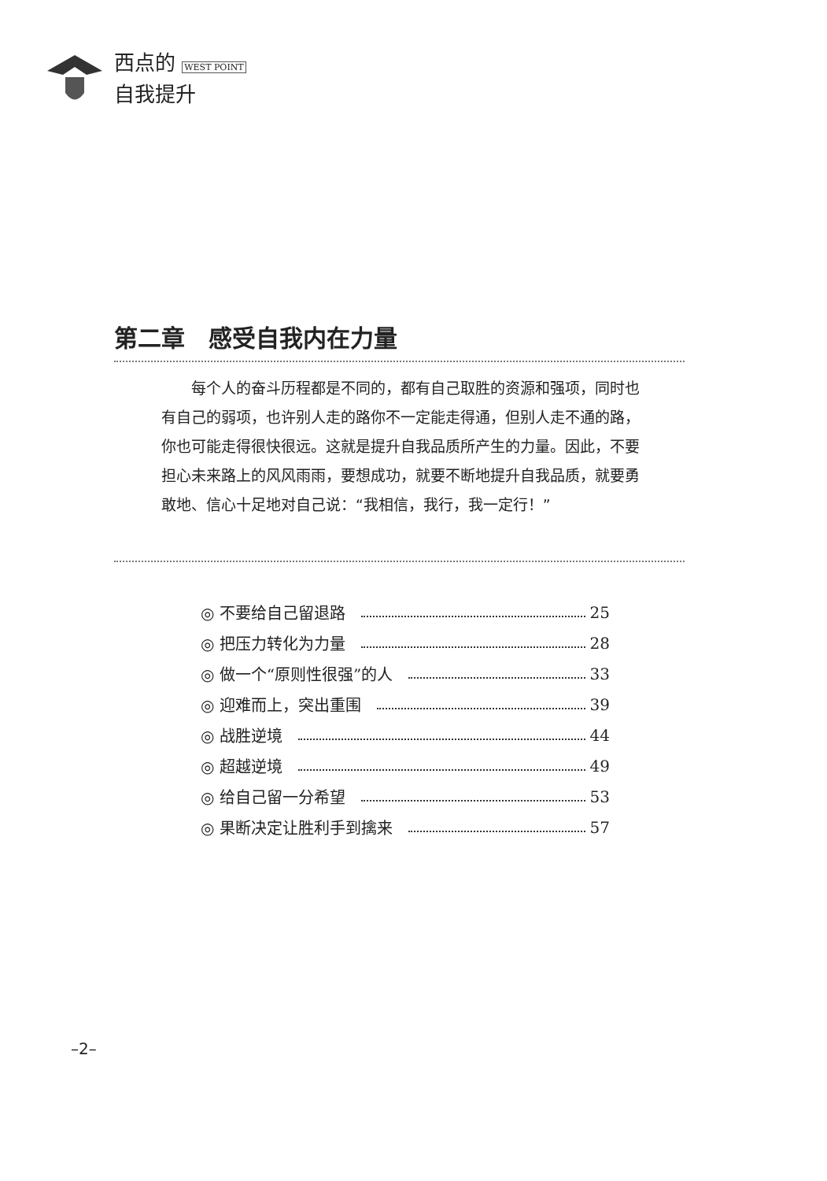西点的 WEST POINT
自我提升
第二章　感受自我内在力量
每个人的奋斗历程都是不同的，都有自己取胜的资源和强项，同时也有自己的弱项，也许别人走的路你不一定能走得通，但别人走不通的路，你也可能走得很快很远。这就是提升自我品质所产生的力量。因此，不要担心未来路上的风风雨雨，要想成功，就要不断地提升自我品质，就要勇敢地、信心十足地对自己说：“我相信，我行，我一定行！”
◎ 不要给自己留退路 25
◎ 把压力转化为力量 28
◎ 做一个“原则性很强”的人 33
◎ 迎难而上，突出重围 39
◎ 战胜逆境 44
◎ 超越逆境 49
◎ 给自己留一分希望 53
◎ 果断决定让胜利手到擒来 57
–2–